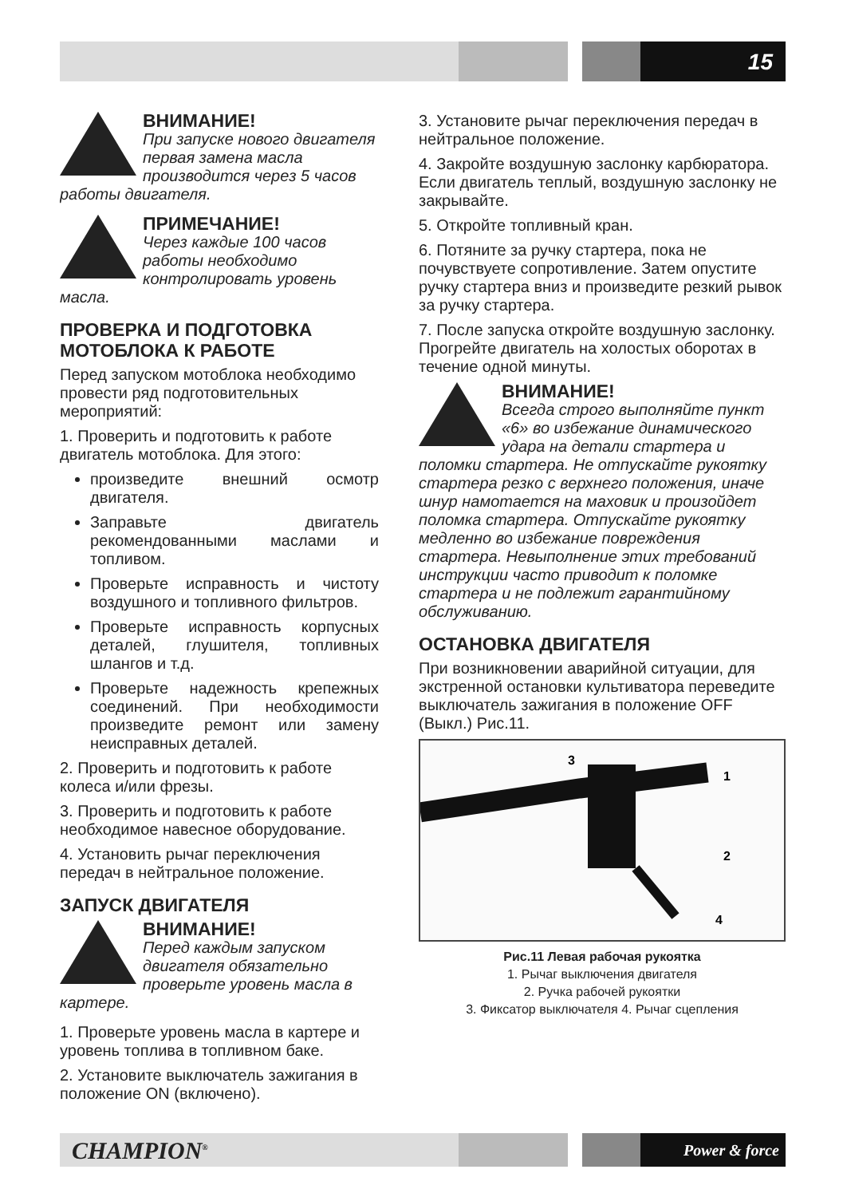15
ВНИМАНИЕ!
При запуске нового двигателя первая замена масла производится через 5 часов работы двигателя.
ПРИМЕЧАНИЕ!
Через каждые 100 часов работы необходимо контролировать уровень масла.
ПРОВЕРКА И ПОДГОТОВКА МОТОБЛОКА К РАБОТЕ
Перед запуском мотоблока необходимо провести ряд подготовительных мероприятий:
1. Проверить и подготовить к работе двигатель мотоблока. Для этого:
произведите внешний осмотр двигателя.
Заправьте двигатель рекомендованными маслами и топливом.
Проверьте исправность и чистоту воздушного и топливного фильтров.
Проверьте исправность корпусных деталей, глушителя, топливных шлангов и т.д.
Проверьте надежность крепежных соединений. При необходимости произведите ремонт или замену неисправных деталей.
2. Проверить и подготовить к работе колеса и/или фрезы.
3. Проверить и подготовить к работе необходимое навесное оборудование.
4. Установить рычаг переключения передач в нейтральное положение.
ЗАПУСК ДВИГАТЕЛЯ
ВНИМАНИЕ!
Перед каждым запуском двигателя обязательно проверьте уровень масла в картере.
1. Проверьте уровень масла в картере и уровень топлива в топливном баке.
2. Установите выключатель зажигания в положение ON (включено).
3. Установите рычаг переключения передач в нейтральное положение.
4. Закройте воздушную заслонку карбюратора. Если двигатель теплый, воздушную заслонку не закрывайте.
5. Откройте топливный кран.
6. Потяните за ручку стартера, пока не почувствуете сопротивление. Затем опустите ручку стартера вниз и произведите резкий рывок за ручку стартера.
7. После запуска откройте воздушную заслонку. Прогрейте двигатель на холостых оборотах в течение одной минуты.
ВНИМАНИЕ!
Всегда строго выполняйте пункт «6» во избежание динамического удара на детали стартера и поломки стартера. Не отпускайте рукоятку стартера резко с верхнего положения, иначе шнур намотается на маховик и произойдет поломка стартера. Отпускайте рукоятку медленно во избежание повреждения стартера. Невыполнение этих требований инструкции часто приводит к поломке стартера и не подлежит гарантийному обслуживанию.
ОСТАНОВКА ДВИГАТЕЛЯ
При возникновении аварийной ситуации, для экстренной остановки культиватора переведите выключатель зажигания в положение OFF (Выкл.) Рис.11.
3
1
2
4
Рис.11 Левая рабочая рукоятка
1. Рычаг выключения двигателя
2. Ручка рабочей рукоятки
3. Фиксатор выключателя 4. Рычаг сцепления
CHAMPION<sup>®</sup> Power & force